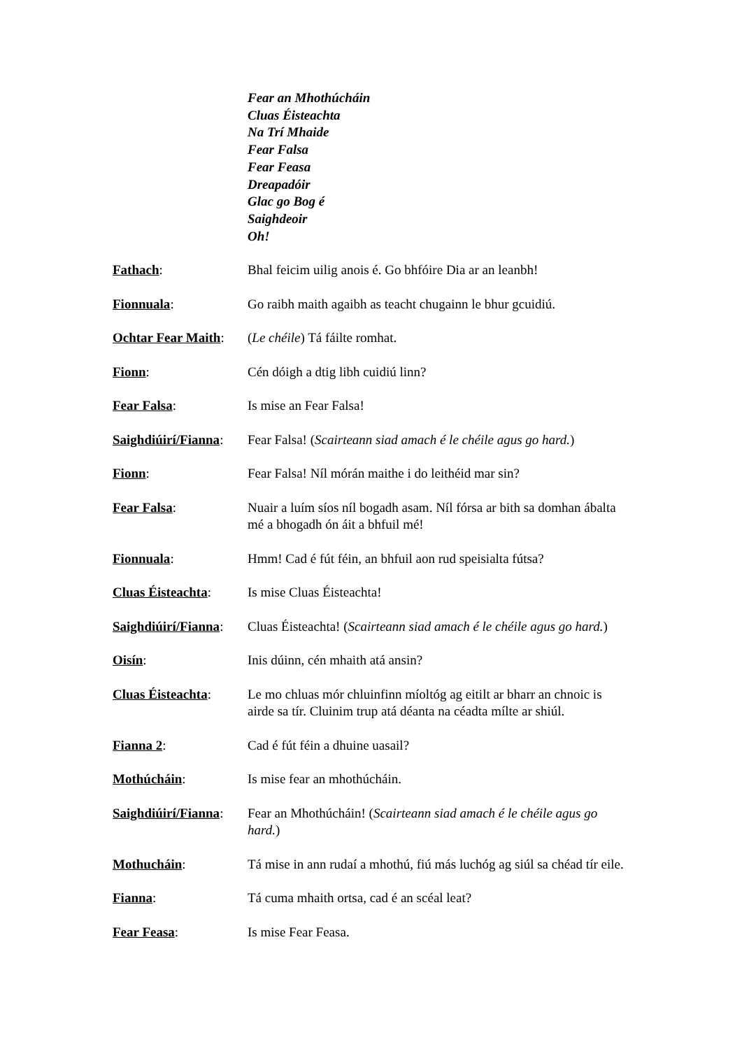Fear an Mhothúcháin
Cluas Éisteachta
Na Trí Mhaide
Fear Falsa
Fear Feasa
Dreapadóir
Glac go Bog é
Saighdeoir
Oh!
Fathach: Bhal feicim uilig anois é. Go bhfóire Dia ar an leanbh!
Fionnuala: Go raibh maith agaibh as teacht chugainn le bhur gcuidiú.
Ochtar Fear Maith:
(Le chéile) Tá fáilte romhat.
Fionn: Cén dóigh a dtig libh cuidiú linn?
Fear Falsa: Is mise an Fear Falsa!
Saighdiúirí/Fianna:
Fear Falsa! (Scairteann siad amach é le chéile agus go hard.)
Fionn: Fear Falsa! Níl mórán maithe i do leithéid mar sin?
Fear Falsa: Nuair a luím síos níl bogadh asam. Níl fórsa ar bith sa domhan ábalta mé a bhogadh ón áit a bhfuil mé!
Fionnuala: Hmm! Cad é fút féin, an bhfuil aon rud speisialta fútsa?
Cluas Éisteachta:
Is mise Cluas Éisteachta!
Saighdiúirí/Fianna:
Cluas Éisteachta! (Scairteann siad amach é le chéile agus go hard.)
Oisín: Inis dúinn, cén mhaith atá ansin?
Cluas Éisteachta:
Le mo chluas mór chluinfinn míoltóg ag eitilt ar bharr an chnoic is airde sa tír. Cluinim trup atá déanta na céadta mílte ar shiúl.
Fianna 2: Cad é fút féin a dhuine uasail?
Mothúcháin: Is mise fear an mhothúcháin.
Saighdiúirí/Fianna:
Fear an Mhothúcháin! (Scairteann siad amach é le chéile agus go hard.)
Mothucháin: Tá mise in ann rudaí a mhothú, fiú más luchóg ag siúl sa chéad tír eile.
Fianna: Tá cuma mhaith ortsa, cad é an scéal leat?
Fear Feasa: Is mise Fear Feasa.